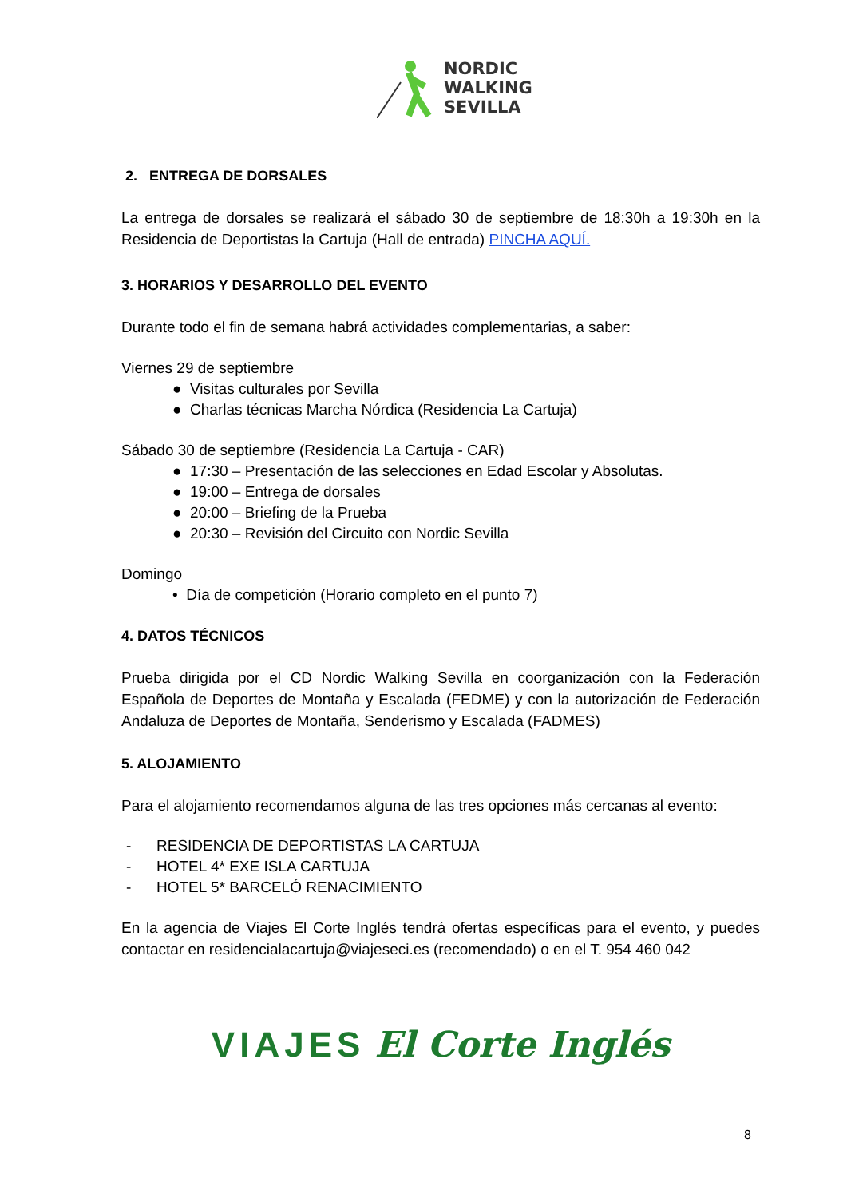NORDIC
WALKING
SEVILLA
2. ENTREGA DE DORSALES
La entrega de dorsales se realizará el sábado 30 de septiembre de 18:30h a 19:30h en la Residencia de Deportistas la Cartuja (Hall de entrada) PINCHA AQUÍ.
3. HORARIOS Y DESARROLLO DEL EVENTO
Durante todo el fin de semana habrá actividades complementarias, a saber:
Viernes 29 de septiembre
● Visitas culturales por Sevilla
● Charlas técnicas Marcha Nórdica (Residencia La Cartuja)
Sábado 30 de septiembre (Residencia La Cartuja - CAR)
● 17:30 – Presentación de las selecciones en Edad Escolar y Absolutas.
● 19:00 – Entrega de dorsales
● 20:00 – Briefing de la Prueba
● 20:30 – Revisión del Circuito con Nordic Sevilla
Domingo
• Día de competición (Horario completo en el punto 7)
4. DATOS TÉCNICOS
Prueba dirigida por el CD Nordic Walking Sevilla en coorganización con la Federación Española de Deportes de Montaña y Escalada (FEDME) y con la autorización de Federación Andaluza de Deportes de Montaña, Senderismo y Escalada (FADMES)
5. ALOJAMIENTO
Para el alojamiento recomendamos alguna de las tres opciones más cercanas al evento:
- RESIDENCIA DE DEPORTISTAS LA CARTUJA
- HOTEL 4* EXE ISLA CARTUJA
- HOTEL 5* BARCELÓ RENACIMIENTO
En la agencia de Viajes El Corte Inglés tendrá ofertas específicas para el evento, y puedes contactar en residencialacartuja@viajeseci.es (recomendado) o en el T. 954 460 042
VIAJES El Corte Inglés
8